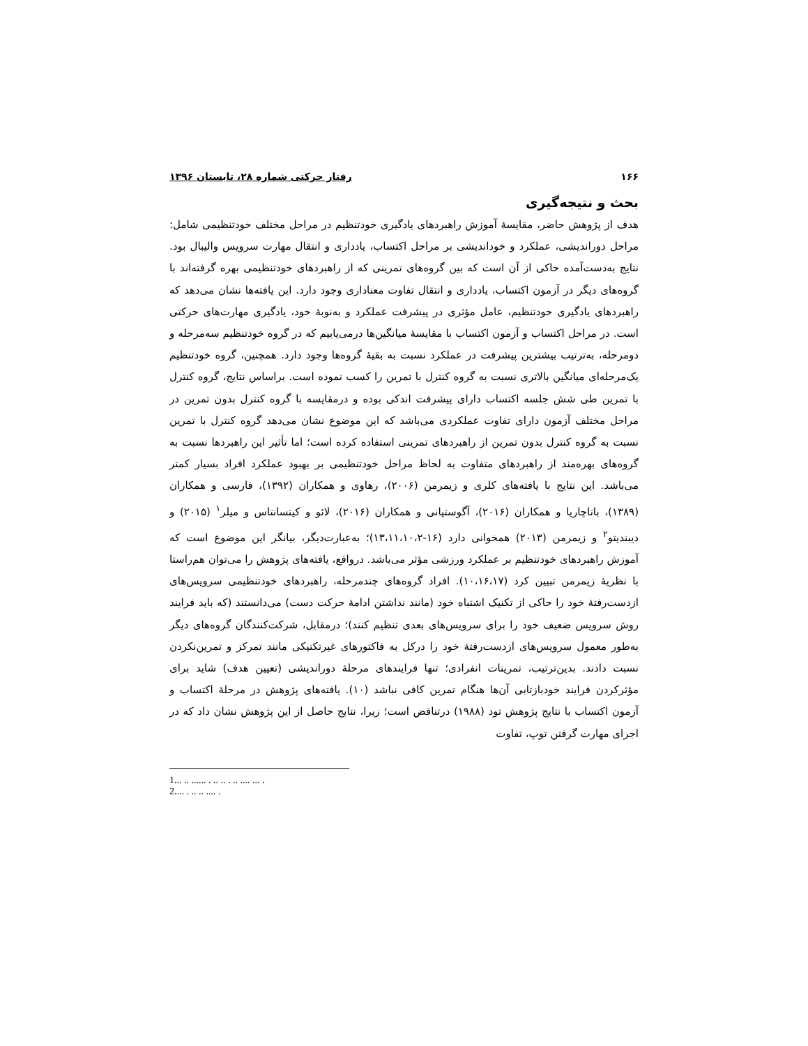۱۶۶ رفتار حرکتی شماره ۲۸، تابستان ۱۳۹۶
بحث و نتیجه‌گیری
هدف از پژوهش حاضر، مقایسۀ آموزش راهبردهای یادگیری خودتنظیم در مراحل مختلف خودتنظیمی شامل: مراحل دوراندیشی، عملکرد و خوداندیشی بر مراحل اکتساب، یادداری و انتقال مهارت سرویس والیبال بود. نتایج به‌دست‌آمده حاکی از آن است که بین گروه‌های تمرینی که از راهبردهای خودتنظیمی بهره گرفته‌اند با گروه‌های دیگر در آزمون اکتساب، یادداری و انتقال تفاوت معناداری وجود دارد. این یافته‌ها نشان می‌دهد که راهبردهای یادگیری خودتنظیم، عامل مؤثری در پیشرفت عملکرد و به‌نوبۀ خود، یادگیری مهارت‌های حرکتی است. در مراحل اکتساب و آزمون اکتساب با مقایسۀ میانگین‌ها درمی‌یابیم که در گروه خودتنظیم سه‌مرحله و دومرحله، به‌ترتیب بیشترین پیشرفت در عملکرد نسبت به بقیۀ گروه‌ها وجود دارد. همچنین، گروه خودتنظیم یک‌مرحله‌ای میانگین بالاتری نسبت به گروه کنترل با تمرین را کسب نموده است. براساس نتایج، گروه کنترل با تمرین طی شش جلسه اکتساب دارای پیشرفت اندکی بوده و درمقایسه با گروه کنترل بدون تمرین در مراحل مختلف آزمون دارای تفاوت عملکردی می‌باشد که این موضوع نشان می‌دهد گروه کنترل با تمرین نسبت به گروه کنترل بدون تمرین از راهبردهای تمرینی استفاده کرده است؛ اما تأثیر این راهبردها نسبت به گروه‌های بهره‌مند از راهبردهای متفاوت به لحاظ مراحل خودتنظیمی بر بهبود عملکرد افراد بسیار کمتر می‌باشد. این نتایج با یافته‌های کلری و زیمرمن (۲۰۰۶)، رهاوی و همکاران (۱۳۹۲)، فارسی و همکاران (۱۳۸۹)، باتاچاریا و همکاران (۲۰۱۶)، آگوستیانی و همکاران (۲۰۱۶)، لائو و کیتسانتاس و میلر<sup>۱</sup> (۲۰۱۵) و دیبندیتو<sup>۲</sup> و زیمرمن (۲۰۱۳) همخوانی دارد (۱۶-۱۳،۱۱،۱۰،۲)؛ به‌عبارت‌دیگر، بیانگر این موضوع است که آموزش راهبردهای خودتنظیم بر عملکرد ورزشی مؤثر می‌باشد. درواقع، یافته‌های پژوهش را می‌توان هم‌راستا با نظریۀ زیمرمن تبیین کرد (۱۰،۱۶،۱۷). افراد گروه‌های چندمرحله، راهبردهای خودتنظیمی سرویس‌های ازدست‌رفتۀ خود را حاکی از تکنیک اشتباه خود (مانند نداشتن ادامۀ حرکت دست) می‌دانستند (که باید فرایند روش سرویس ضعیف خود را برای سرویس‌های بعدی تنظیم کنند)؛ درمقابل، شرکت‌کنندگان گروه‌های دیگر به‌طور معمول سرویس‌های ازدست‌رفتۀ خود را درکل به فاکتورهای غیرتکنیکی مانند تمرکز و تمرین‌نکردن نسبت دادند. بدین‌ترتیب، تمرینات انفرادی؛ تنها فرایندهای مرحلۀ دوراندیشی (تعیین هدف) شاید برای مؤثرکردن فرایند خودبازتابی آن‌ها هنگام تمرین کافی نباشد (۱۰). یافته‌های پژوهش در مرحلۀ اکتساب و آزمون اکتساب با نتایج پژوهش تود (۱۹۸۸) درتناقض است؛ زیرا، نتایج حاصل از این پژوهش نشان داد که در اجرای مهارت گرفتن توپ، تفاوت
1... .. ...... . .. .. . .. .... ... .
2.... . .. .. .... .